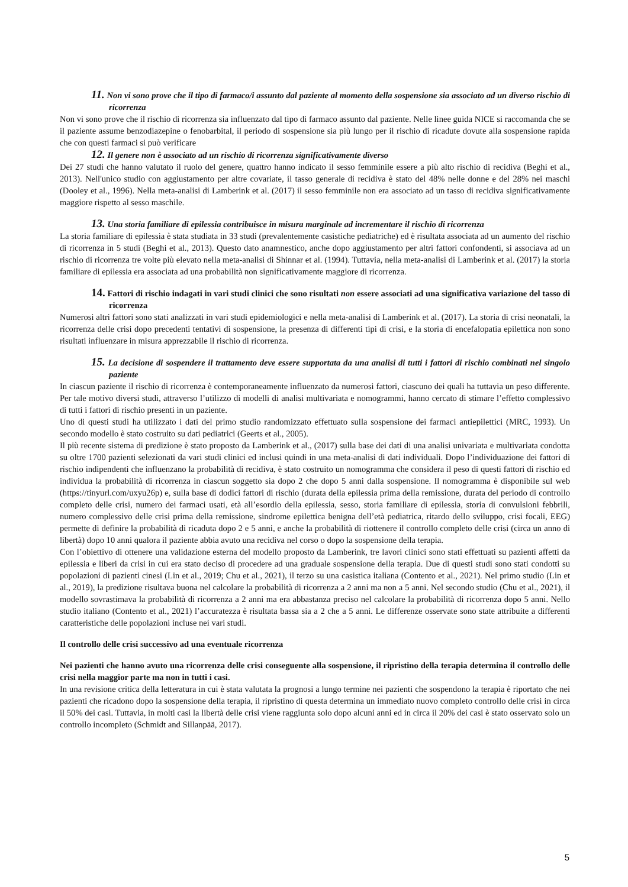11. Non vi sono prove che il tipo di farmaco/i assunto dal paziente al momento della sospensione sia associato ad un diverso rischio di ricorrenza
Non vi sono prove che il rischio di ricorrenza sia influenzato dal tipo di farmaco assunto dal paziente. Nelle linee guida NICE si raccomanda che se il paziente assume benzodiazepine o fenobarbital, il periodo di sospensione sia più lungo per il rischio di ricadute dovute alla sospensione rapida che con questi farmaci si può verificare
12. Il genere non è associato ad un rischio di ricorrenza significativamente diverso
Dei 27 studi che hanno valutato il ruolo del genere, quattro hanno indicato il sesso femminile essere a più alto rischio di recidiva (Beghi et al., 2013). Nell'unico studio con aggiustamento per altre covariate, il tasso generale di recidiva è stato del 48% nelle donne e del 28% nei maschi (Dooley et al., 1996). Nella meta-analisi di Lamberink et al. (2017) il sesso femminile non era associato ad un tasso di recidiva significativamente maggiore rispetto al sesso maschile.
13. Una storia familiare di epilessia contribuisce in misura marginale ad incrementare il rischio di ricorrenza
La storia familiare di epilessia è stata studiata in 33 studi (prevalentemente casistiche pediatriche) ed è risultata associata ad un aumento del rischio di ricorrenza in 5 studi (Beghi et al., 2013). Questo dato anamnestico, anche dopo aggiustamento per altri fattori confondenti, si associava ad un rischio di ricorrenza tre volte più elevato nella meta-analisi di Shinnar et al. (1994). Tuttavia, nella meta-analisi di Lamberink et al. (2017) la storia familiare di epilessia era associata ad una probabilità non significativamente maggiore di ricorrenza.
14. Fattori di rischio indagati in vari studi clinici che sono risultati non essere associati ad una significativa variazione del tasso di ricorrenza
Numerosi altri fattori sono stati analizzati in vari studi epidemiologici e nella meta-analisi di Lamberink et al. (2017). La storia di crisi neonatali, la ricorrenza delle crisi dopo precedenti tentativi di sospensione, la presenza di differenti tipi di crisi, e la storia di encefalopatia epilettica non sono risultati influenzare in misura apprezzabile il rischio di ricorrenza.
15. La decisione di sospendere il trattamento deve essere supportata da una analisi di tutti i fattori di rischio combinati nel singolo paziente
In ciascun paziente il rischio di ricorrenza è contemporaneamente influenzato da numerosi fattori, ciascuno dei quali ha tuttavia un peso differente. Per tale motivo diversi studi, attraverso l’utilizzo di modelli di analisi multivariata e nomogrammi, hanno cercato di stimare l’effetto complessivo di tutti i fattori di rischio presenti in un paziente.
Uno di questi studi ha utilizzato i dati del primo studio randomizzato effettuato sulla sospensione dei farmaci antiepilettici (MRC, 1993). Un secondo modello è stato costruito su dati pediatrici (Geerts et al., 2005).
Il più recente sistema di predizione è stato proposto da Lamberink et al., (2017) sulla base dei dati di una analisi univariata e multivariata condotta su oltre 1700 pazienti selezionati da vari studi clinici ed inclusi quindi in una meta-analisi di dati individuali. Dopo l’individuazione dei fattori di rischio indipendenti che influenzano la probabilità di recidiva, è stato costruito un nomogramma che considera il peso di questi fattori di rischio ed individua la probabilità di ricorrenza in ciascun soggetto sia dopo 2 che dopo 5 anni dalla sospensione. Il nomogramma è disponibile sul web (https://tinyurl.com/uxyu26p) e, sulla base di dodici fattori di rischio (durata della epilessia prima della remissione, durata del periodo di controllo completo delle crisi, numero dei farmaci usati, età all’esordio della epilessia, sesso, storia familiare di epilessia, storia di convulsioni febbrili, numero complessivo delle crisi prima della remissione, sindrome epilettica benigna dell’età pediatrica, ritardo dello sviluppo, crisi focali, EEG) permette di definire la probabilità di ricaduta dopo 2 e 5 anni, e anche la probabilità di riottenere il controllo completo delle crisi (circa un anno di libertà) dopo 10 anni qualora il paziente abbia avuto una recidiva nel corso o dopo la sospensione della terapia.
Con l’obiettivo di ottenere una validazione esterna del modello proposto da Lamberink, tre lavori clinici sono stati effettuati su pazienti affetti da epilessia e liberi da crisi in cui era stato deciso di procedere ad una graduale sospensione della terapia. Due di questi studi sono stati condotti su popolazioni di pazienti cinesi (Lin et al., 2019; Chu et al., 2021), il terzo su una casistica italiana (Contento et al., 2021). Nel primo studio (Lin et al., 2019), la predizione risultava buona nel calcolare la probabilità di ricorrenza a 2 anni ma non a 5 anni. Nel secondo studio (Chu et al., 2021), il modello sovrastimava la probabilità di ricorrenza a 2 anni ma era abbastanza preciso nel calcolare la probabilità di ricorrenza dopo 5 anni. Nello studio italiano (Contento et al., 2021) l’accuratezza è risultata bassa sia a 2 che a 5 anni. Le differenze osservate sono state attribuite a differenti caratteristiche delle popolazioni incluse nei vari studi.
Il controllo delle crisi successivo ad una eventuale ricorrenza
Nei pazienti che hanno avuto una ricorrenza delle crisi conseguente alla sospensione, il ripristino della terapia determina il controllo delle crisi nella maggior parte ma non in tutti i casi.
In una revisione critica della letteratura in cui è stata valutata la prognosi a lungo termine nei pazienti che sospendono la terapia è riportato che nei pazienti che ricadono dopo la sospensione della terapia, il ripristino di questa determina un immediato nuovo completo controllo delle crisi in circa il 50% dei casi. Tuttavia, in molti casi la libertà delle crisi viene raggiunta solo dopo alcuni anni ed in circa il 20% dei casi è stato osservato solo un controllo incompleto (Schmidt and Sillanpää, 2017).
5